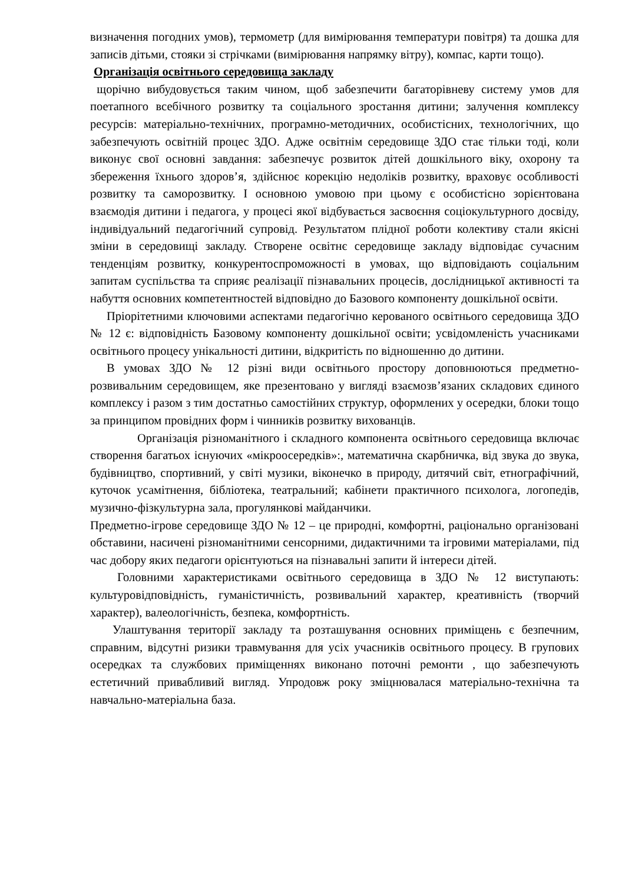визначення погодних умов), термометр (для вимірювання температури повітря) та дошка для записів дітьми, стояки зі стрічками (вимірювання напрямку вітру), компас, карти тощо).
Організація освітнього середовища закладу
щорічно вибудовується таким чином, щоб забезпечити багаторівневу систему умов для поетапного всебічного розвитку та соціального зростання дитини; залучення комплексу ресурсів: матеріально-технічних, програмно-методичних, особистісних, технологічних, що забезпечують освітній процес ЗДО. Адже освітнім середовище ЗДО стає тільки тоді, коли виконує свої основні завдання: забезпечує розвиток дітей дошкільного віку, охорону та збереження їхнього здоров’я, здійснює корекцію недоліків розвитку, враховує особливості розвитку та саморозвитку. І основною умовою при цьому є особистісно зорієнтована взаємодія дитини і педагога, у процесі якої відбувається засвоєння соціокультурного досвіду, індивідуальний педагогічний супровід. Результатом плідної роботи колективу стали якісні зміни в середовищі закладу. Створене освітнє середовище закладу відповідає сучасним тенденціям розвитку, конкурентоспроможності в умовах, що відповідають соціальним запитам суспільства та сприяє реалізації пізнавальних процесів, дослідницької активності та набуття основних компетентностей відповідно до Базового компоненту дошкільної освіти.
Пріорітетними ключовими аспектами педагогічно керованого освітнього середовища ЗДО № 12 є: відповідність Базовому компоненту дошкільної освіти; усвідомленість учасниками освітнього процесу унікальності дитини, відкритість по відношенню до дитини.
В умовах ЗДО № 12 різні види освітнього простору доповнюються предметно-розвивальним середовищем, яке презентовано у вигляді взаємозв’язаних складових єдиного комплексу і разом з тим достатньо самостійних структур, оформлених у осередки, блоки тощо за принципом провідних форм і чинників розвитку вихованців.
Організація різноманітного і складного компонента освітнього середовища включає створення багатьох існуючих «мікроосередків»:, математична скарбничка, від звука до звука, будівництво, спортивний, у світі музики, віконечко в природу, дитячий світ, етнографічний, куточок усамітнення, бібліотека, театральний; кабінети практичного психолога, логопедів, музично-фізкультурна зала, прогулянкові майданчики.
Предметно-ігрове середовище ЗДО № 12 – це природні, комфортні, раціонально організовані обставини, насичені різноманітними сенсорними, дидактичними та ігровими матеріалами, під час добору яких педагоги орієнтуються на пізнавальні запити й інтереси дітей.
Головними характеристиками освітнього середовища в ЗДО № 12 виступають: культуровідповідність, гуманістичність, розвивальний характер, креативність (творчий характер), валеологічність, безпека, комфортність.
Улаштування території закладу та розташування основних приміщень є безпечним, справним, відсутні ризики травмування для усіх учасників освітнього процесу. В групових осередках та службових приміщеннях виконано поточні ремонти , що забезпечують естетичний привабливий вигляд. Упродовж року зміцнювалася матеріально-технічна та навчально-матеріальна база.